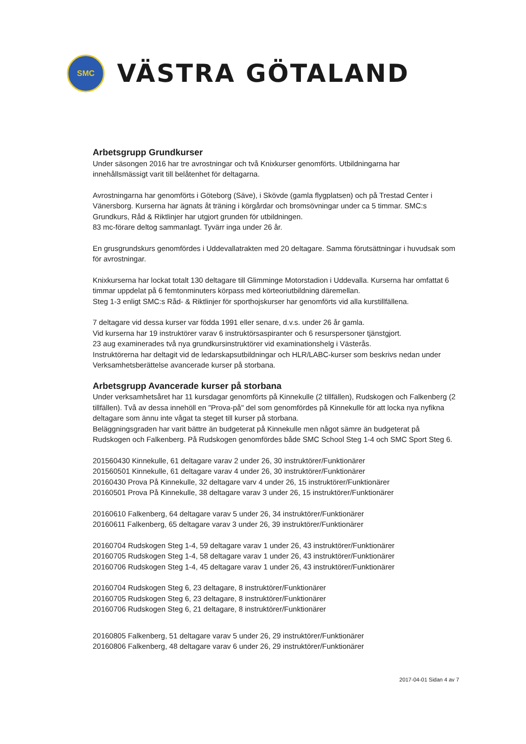SMC
VÄSTRA GÖTALAND
Arbetsgrupp Grundkurser
Under säsongen 2016 har tre avrostningar och två Knixkurser genomförts. Utbildningarna har innehållsmässigt varit till belåtenhet för deltagarna.
Avrostningarna har genomförts i Göteborg (Säve), i Skövde (gamla flygplatsen) och på Trestad Center i Vänersborg. Kurserna har ägnats åt träning i körgårdar och bromsövningar under ca 5 timmar. SMC:s Grundkurs, Råd & Riktlinjer har utgjort grunden för utbildningen.
83 mc-förare deltog sammanlagt. Tyvärr inga under 26 år.
En grusgrundskurs genomfördes i Uddevallatrakten med 20 deltagare. Samma förutsättningar i huvudsak som för avrostningar.
Knixkurserna har lockat totalt 130 deltagare till Glimminge Motorstadion i Uddevalla. Kurserna har omfattat 6 timmar uppdelat på 6 femtonminuters körpass med körteoriutbildning däremellan.
Steg 1-3 enligt SMC:s Råd- & Riktlinjer för sporthojskurser har genomförts vid alla kurstillfällena.
7 deltagare vid dessa kurser var födda 1991 eller senare, d.v.s. under 26 år gamla.
Vid kurserna har 19 instruktörer varav 6 instruktörsaspiranter och 6 resurspersoner tjänstgjort.
23 aug examinerades två nya grundkursinstruktörer vid examinationshelg i Västerås.
Instruktörerna har deltagit vid de ledarskapsutbildningar och HLR/LABC-kurser som beskrivs nedan under Verksamhetsberättelse avancerade kurser på storbana.
Arbetsgrupp Avancerade kurser på storbana
Under verksamhetsåret har 11 kursdagar genomförts på Kinnekulle (2 tillfällen), Rudskogen och Falkenberg (2 tillfällen). Två av dessa innehöll en "Prova-på" del som genomfördes på Kinnekulle för att locka nya nyfikna deltagare som ännu inte vågat ta steget till kurser på storbana.
Beläggningsgraden har varit bättre än budgeterat på Kinnekulle men något sämre än budgeterat på Rudskogen och Falkenberg. På Rudskogen genomfördes både SMC School Steg 1-4 och SMC Sport Steg 6.
201560430 Kinnekulle, 61 deltagare varav 2 under 26, 30 instruktörer/Funktionärer
201560501 Kinnekulle, 61 deltagare varav 4 under 26, 30 instruktörer/Funktionärer
20160430 Prova På Kinnekulle, 32 deltagare varv 4 under 26, 15 instruktörer/Funktionärer
20160501 Prova På Kinnekulle, 38 deltagare varav 3 under 26, 15 instruktörer/Funktionärer
20160610 Falkenberg, 64 deltagare varav 5 under 26, 34 instruktörer/Funktionärer
20160611 Falkenberg, 65 deltagare varav 3 under 26, 39 instruktörer/Funktionärer
20160704 Rudskogen Steg 1-4, 59 deltagare varav 1 under 26, 43 instruktörer/Funktionärer
20160705 Rudskogen Steg 1-4, 58 deltagare varav 1 under 26, 43 instruktörer/Funktionärer
20160706 Rudskogen Steg 1-4, 45 deltagare varav 1 under 26, 43 instruktörer/Funktionärer
20160704 Rudskogen Steg 6, 23 deltagare, 8 instruktörer/Funktionärer
20160705 Rudskogen Steg 6, 23 deltagare, 8 instruktörer/Funktionärer
20160706 Rudskogen Steg 6, 21 deltagare, 8 instruktörer/Funktionärer
20160805 Falkenberg, 51 deltagare varav 5 under 26, 29 instruktörer/Funktionärer
20160806 Falkenberg, 48 deltagare varav 6 under 26, 29 instruktörer/Funktionärer
2017-04-01 Sidan 4 av 7